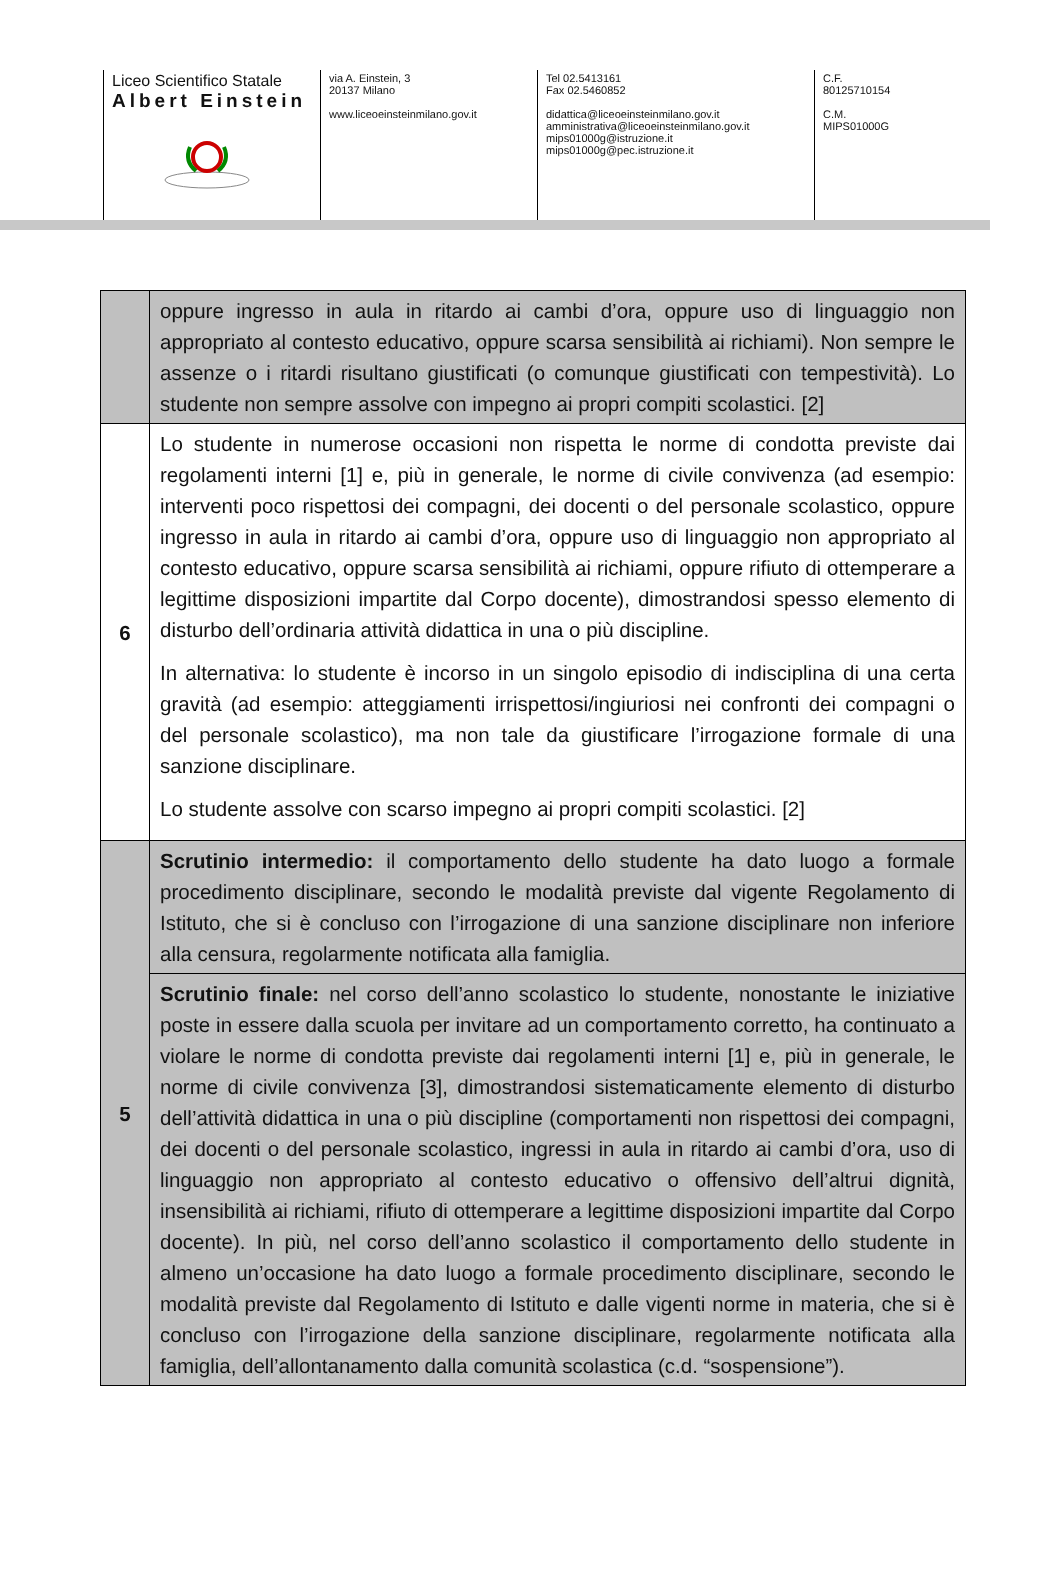Liceo Scientifico Statale
Albert Einstein
via A. Einstein, 3
20137 Milano
www.liceoeinsteinmilano.gov.it
Tel 02.5413161
Fax 02.5460852
didattica@liceoeinsteinmilano.gov.it
amministrativa@liceoeinsteinmilano.gov.it
mips01000g@istruzione.it
mips01000g@pec.istruzione.it
C.F.
80125710154
C.M.
MIPS01000G
| | oppure ingresso in aula in ritardo ai cambi d’ora, oppure uso di linguaggio non appropriato al contesto educativo, oppure scarsa sensibilità ai richiami). Non sempre le assenze o i ritardi risultano giustificati (o comunque giustificati con tempestività). Lo studente non sempre assolve con impegno ai propri compiti scolastici. [2] |
| 6 | Lo studente in numerose occasioni non rispetta le norme di condotta previste dai regolamenti interni [1] e, più in generale, le norme di civile convivenza (ad esempio: interventi poco rispettosi dei compagni, dei docenti o del personale scolastico, oppure ingresso in aula in ritardo ai cambi d’ora, oppure uso di linguaggio non appropriato al contesto educativo, oppure scarsa sensibilità ai richiami, oppure rifiuto di ottemperare a legittime disposizioni impartite dal Corpo docente), dimostrandosi spesso elemento di disturbo dell’ordinaria attività didattica in una o più discipline. In alternativa: lo studente è incorso in un singolo episodio di indisciplina di una certa gravità (ad esempio: atteggiamenti irrispettosi/ingiuriosi nei confronti dei compagni o del personale scolastico), ma non tale da giustificare l’irrogazione formale di una sanzione disciplinare. Lo studente assolve con scarso impegno ai propri compiti scolastici. [2] |
| 5 | Scrutinio intermedio: il comportamento dello studente ha dato luogo a formale procedimento disciplinare, secondo le modalità previste dal vigente Regolamento di Istituto, che si è concluso con l’irrogazione di una sanzione disciplinare non inferiore alla censura, regolarmente notificata alla famiglia. |
| | Scrutinio finale: nel corso dell’anno scolastico lo studente, nonostante le iniziative poste in essere dalla scuola per invitare ad un comportamento corretto, ha continuato a violare le norme di condotta previste dai regolamenti interni [1] e, più in generale, le norme di civile convivenza [3], dimostrandosi sistematicamente elemento di disturbo dell’attività didattica in una o più discipline (comportamenti non rispettosi dei compagni, dei docenti o del personale scolastico, ingressi in aula in ritardo ai cambi d’ora, uso di linguaggio non appropriato al contesto educativo o offensivo dell’altrui dignità, insensibilità ai richiami, rifiuto di ottemperare a legittime disposizioni impartite dal Corpo docente). In più, nel corso dell’anno scolastico il comportamento dello studente in almeno un’occasione ha dato luogo a formale procedimento disciplinare, secondo le modalità previste dal Regolamento di Istituto e dalle vigenti norme in materia, che si è concluso con l’irrogazione della sanzione disciplinare, regolarmente notificata alla famiglia, dell’allontanamento dalla comunità scolastica (c.d. “sospensione”). |